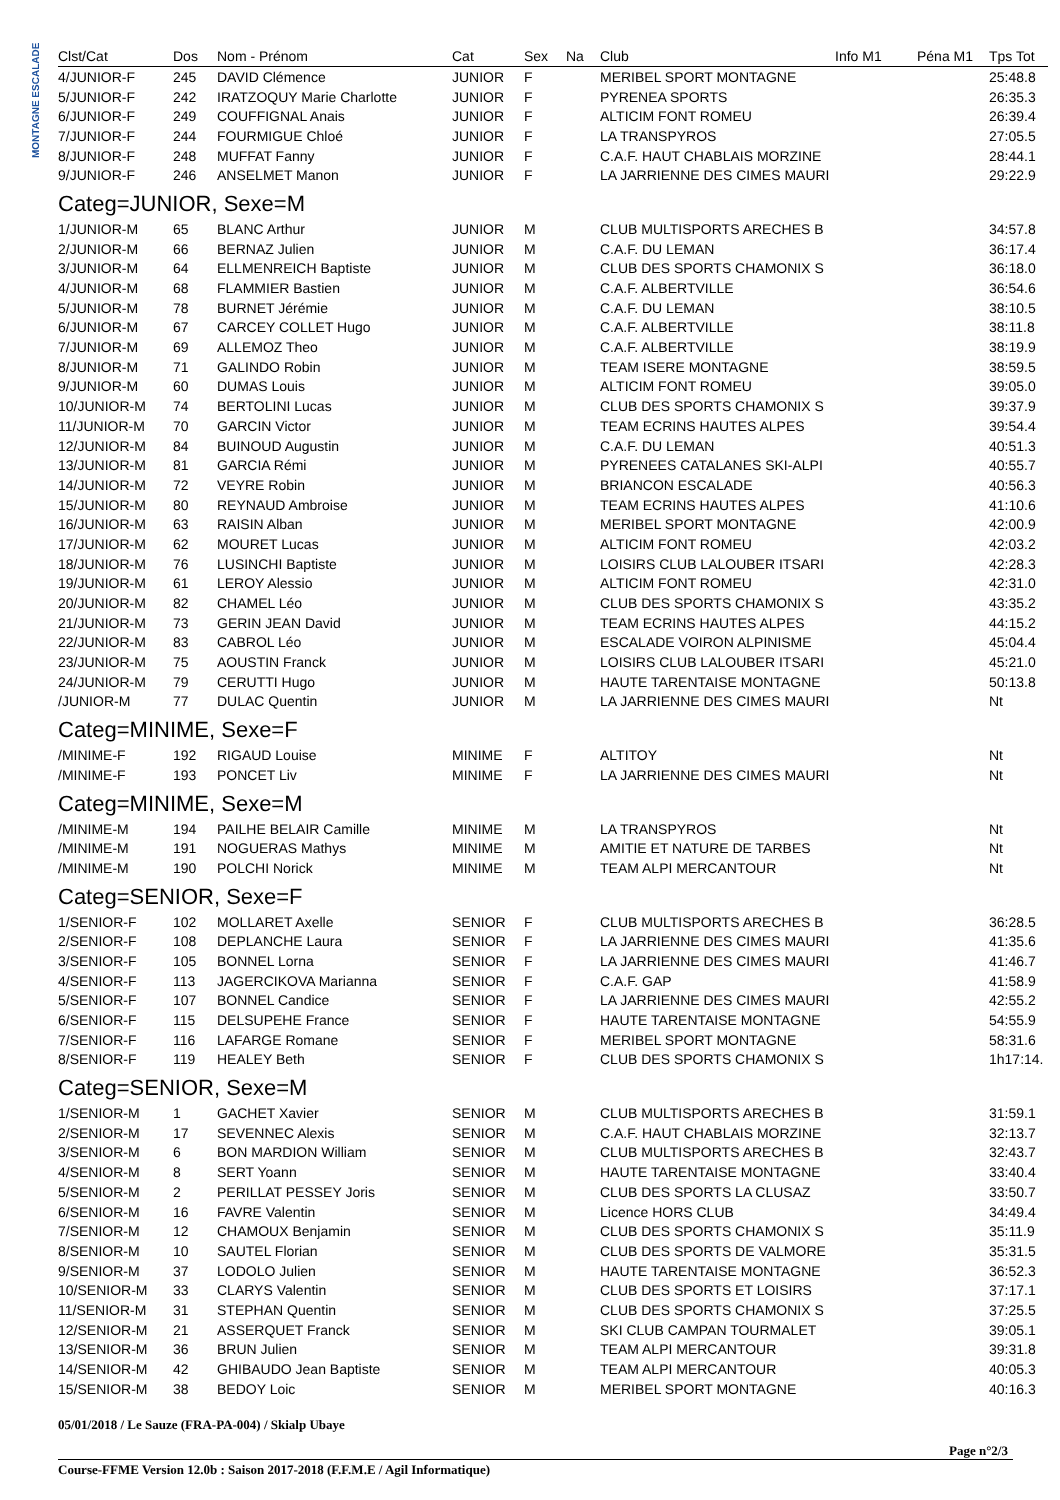MONTAGNE ESCALADE
| Clst/Cat | Dos | Nom - Prénom | Cat | Sex | Na | Club | Info M1 | Péna M1 | Tps Tot |
| --- | --- | --- | --- | --- | --- | --- | --- | --- | --- |
| 4/JUNIOR-F | 245 | DAVID Clémence | JUNIOR | F | | MERIBEL SPORT MONTAGNE | | | 25:48.8 |
| 5/JUNIOR-F | 242 | IRATZOQUY Marie Charlotte | JUNIOR | F | | PYRENEA SPORTS | | | 26:35.3 |
| 6/JUNIOR-F | 249 | COUFFIGNAL Anais | JUNIOR | F | | ALTICIM FONT ROMEU | | | 26:39.4 |
| 7/JUNIOR-F | 244 | FOURMIGUE Chloé | JUNIOR | F | | LA TRANSPYROS | | | 27:05.5 |
| 8/JUNIOR-F | 248 | MUFFAT Fanny | JUNIOR | F | | C.A.F. HAUT CHABLAIS MORZINE | | | 28:44.1 |
| 9/JUNIOR-F | 246 | ANSELMET Manon | JUNIOR | F | | LA JARRIENNE DES CIMES MAURI | | | 29:22.9 |
| Categ=JUNIOR, Sexe=M | | | | | | | | | |
| 1/JUNIOR-M | 65 | BLANC Arthur | JUNIOR | M | | CLUB MULTISPORTS ARECHES B | | | 34:57.8 |
| 2/JUNIOR-M | 66 | BERNAZ Julien | JUNIOR | M | | C.A.F. DU LEMAN | | | 36:17.4 |
| 3/JUNIOR-M | 64 | ELLMENREICH Baptiste | JUNIOR | M | | CLUB DES SPORTS CHAMONIX S | | | 36:18.0 |
| 4/JUNIOR-M | 68 | FLAMMIER Bastien | JUNIOR | M | | C.A.F. ALBERTVILLE | | | 36:54.6 |
| 5/JUNIOR-M | 78 | BURNET Jérémie | JUNIOR | M | | C.A.F. DU LEMAN | | | 38:10.5 |
| 6/JUNIOR-M | 67 | CARCEY COLLET Hugo | JUNIOR | M | | C.A.F. ALBERTVILLE | | | 38:11.8 |
| 7/JUNIOR-M | 69 | ALLEMOZ Theo | JUNIOR | M | | C.A.F. ALBERTVILLE | | | 38:19.9 |
| 8/JUNIOR-M | 71 | GALINDO Robin | JUNIOR | M | | TEAM ISERE MONTAGNE | | | 38:59.5 |
| 9/JUNIOR-M | 60 | DUMAS Louis | JUNIOR | M | | ALTICIM FONT ROMEU | | | 39:05.0 |
| 10/JUNIOR-M | 74 | BERTOLINI Lucas | JUNIOR | M | | CLUB DES SPORTS CHAMONIX S | | | 39:37.9 |
| 11/JUNIOR-M | 70 | GARCIN Victor | JUNIOR | M | | TEAM ECRINS HAUTES ALPES | | | 39:54.4 |
| 12/JUNIOR-M | 84 | BUINOUD Augustin | JUNIOR | M | | C.A.F. DU LEMAN | | | 40:51.3 |
| 13/JUNIOR-M | 81 | GARCIA Rémi | JUNIOR | M | | PYRENEES CATALANES SKI-ALPI | | | 40:55.7 |
| 14/JUNIOR-M | 72 | VEYRE Robin | JUNIOR | M | | BRIANCON ESCALADE | | | 40:56.3 |
| 15/JUNIOR-M | 80 | REYNAUD Ambroise | JUNIOR | M | | TEAM ECRINS HAUTES ALPES | | | 41:10.6 |
| 16/JUNIOR-M | 63 | RAISIN Alban | JUNIOR | M | | MERIBEL SPORT MONTAGNE | | | 42:00.9 |
| 17/JUNIOR-M | 62 | MOURET Lucas | JUNIOR | M | | ALTICIM FONT ROMEU | | | 42:03.2 |
| 18/JUNIOR-M | 76 | LUSINCHI Baptiste | JUNIOR | M | | LOISIRS CLUB LALOUBER ITSARI | | | 42:28.3 |
| 19/JUNIOR-M | 61 | LEROY Alessio | JUNIOR | M | | ALTICIM FONT ROMEU | | | 42:31.0 |
| 20/JUNIOR-M | 82 | CHAMEL Léo | JUNIOR | M | | CLUB DES SPORTS CHAMONIX S | | | 43:35.2 |
| 21/JUNIOR-M | 73 | GERIN JEAN David | JUNIOR | M | | TEAM ECRINS HAUTES ALPES | | | 44:15.2 |
| 22/JUNIOR-M | 83 | CABROL Léo | JUNIOR | M | | ESCALADE VOIRON ALPINISME | | | 45:04.4 |
| 23/JUNIOR-M | 75 | AOUSTIN Franck | JUNIOR | M | | LOISIRS CLUB LALOUBER ITSARI | | | 45:21.0 |
| 24/JUNIOR-M | 79 | CERUTTI Hugo | JUNIOR | M | | HAUTE TARENTAISE MONTAGNE | | | 50:13.8 |
| /JUNIOR-M | 77 | DULAC Quentin | JUNIOR | M | | LA JARRIENNE DES CIMES MAURI | | | Nt |
| Categ=MINIME, Sexe=F | | | | | | | | | |
| /MINIME-F | 192 | RIGAUD Louise | MINIME | F | | ALTITOY | | | Nt |
| /MINIME-F | 193 | PONCET Liv | MINIME | F | | LA JARRIENNE DES CIMES MAURI | | | Nt |
| Categ=MINIME, Sexe=M | | | | | | | | | |
| /MINIME-M | 194 | PAILHE BELAIR Camille | MINIME | M | | LA TRANSPYROS | | | Nt |
| /MINIME-M | 191 | NOGUERAS Mathys | MINIME | M | | AMITIE ET NATURE DE TARBES | | | Nt |
| /MINIME-M | 190 | POLCHI Norick | MINIME | M | | TEAM ALPI MERCANTOUR | | | Nt |
| Categ=SENIOR, Sexe=F | | | | | | | | | |
| 1/SENIOR-F | 102 | MOLLARET Axelle | SENIOR | F | | CLUB MULTISPORTS ARECHES B | | | 36:28.5 |
| 2/SENIOR-F | 108 | DEPLANCHE Laura | SENIOR | F | | LA JARRIENNE DES CIMES MAURI | | | 41:35.6 |
| 3/SENIOR-F | 105 | BONNEL Lorna | SENIOR | F | | LA JARRIENNE DES CIMES MAURI | | | 41:46.7 |
| 4/SENIOR-F | 113 | JAGERCIKOVA Marianna | SENIOR | F | | C.A.F. GAP | | | 41:58.9 |
| 5/SENIOR-F | 107 | BONNEL Candice | SENIOR | F | | LA JARRIENNE DES CIMES MAURI | | | 42:55.2 |
| 6/SENIOR-F | 115 | DELSUPEHE France | SENIOR | F | | HAUTE TARENTAISE MONTAGNE | | | 54:55.9 |
| 7/SENIOR-F | 116 | LAFARGE Romane | SENIOR | F | | MERIBEL SPORT MONTAGNE | | | 58:31.6 |
| 8/SENIOR-F | 119 | HEALEY Beth | SENIOR | F | | CLUB DES SPORTS CHAMONIX S | | | 1h17:14. |
| Categ=SENIOR, Sexe=M | | | | | | | | | |
| 1/SENIOR-M | 1 | GACHET Xavier | SENIOR | M | | CLUB MULTISPORTS ARECHES B | | | 31:59.1 |
| 2/SENIOR-M | 17 | SEVENNEC Alexis | SENIOR | M | | C.A.F. HAUT CHABLAIS MORZINE | | | 32:13.7 |
| 3/SENIOR-M | 6 | BON MARDION William | SENIOR | M | | CLUB MULTISPORTS ARECHES B | | | 32:43.7 |
| 4/SENIOR-M | 8 | SERT Yoann | SENIOR | M | | HAUTE TARENTAISE MONTAGNE | | | 33:40.4 |
| 5/SENIOR-M | 2 | PERILLAT PESSEY Joris | SENIOR | M | | CLUB DES SPORTS LA CLUSAZ | | | 33:50.7 |
| 6/SENIOR-M | 16 | FAVRE Valentin | SENIOR | M | | Licence HORS CLUB | | | 34:49.4 |
| 7/SENIOR-M | 12 | CHAMOUX Benjamin | SENIOR | M | | CLUB DES SPORTS CHAMONIX S | | | 35:11.9 |
| 8/SENIOR-M | 10 | SAUTEL Florian | SENIOR | M | | CLUB DES SPORTS DE VALMORE | | | 35:31.5 |
| 9/SENIOR-M | 37 | LODOLO Julien | SENIOR | M | | HAUTE TARENTAISE MONTAGNE | | | 36:52.3 |
| 10/SENIOR-M | 33 | CLARYS Valentin | SENIOR | M | | CLUB DES SPORTS ET LOISIRS | | | 37:17.1 |
| 11/SENIOR-M | 31 | STEPHAN Quentin | SENIOR | M | | CLUB DES SPORTS CHAMONIX S | | | 37:25.5 |
| 12/SENIOR-M | 21 | ASSERQUET Franck | SENIOR | M | | SKI CLUB CAMPAN TOURMALET | | | 39:05.1 |
| 13/SENIOR-M | 36 | BRUN Julien | SENIOR | M | | TEAM ALPI MERCANTOUR | | | 39:31.8 |
| 14/SENIOR-M | 42 | GHIBAUDO Jean Baptiste | SENIOR | M | | TEAM ALPI MERCANTOUR | | | 40:05.3 |
| 15/SENIOR-M | 38 | BEDOY Loic | SENIOR | M | | MERIBEL SPORT MONTAGNE | | | 40:16.3 |
05/01/2018 / Le Sauze (FRA-PA-004) / Skialp Ubaye
Page n°2/3
Course-FFME Version 12.0b : Saison 2017-2018 (F.F.M.E / Agil Informatique)